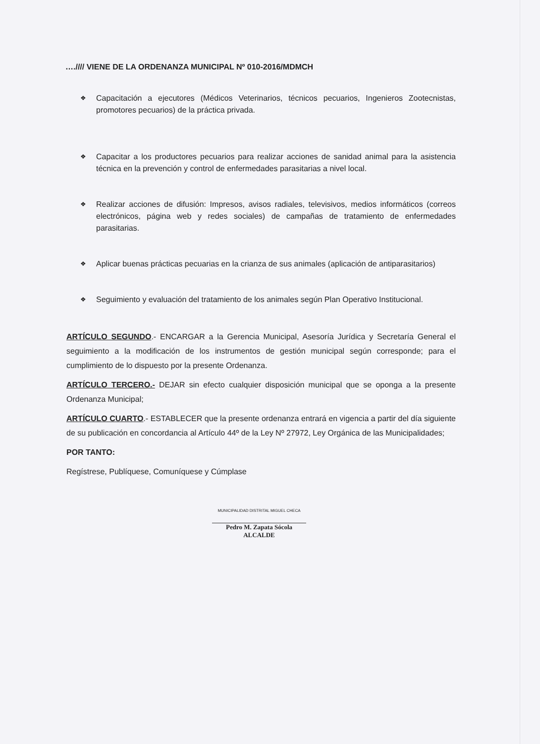….//// VIENE DE LA ORDENANZA MUNICIPAL Nº 010-2016/MDMCH
❖ Capacitación a ejecutores (Médicos Veterinarios, técnicos pecuarios, Ingenieros Zootecnistas, promotores pecuarios) de la práctica privada.
❖ Capacitar a los productores pecuarios para realizar acciones de sanidad animal para la asistencia técnica en la prevención y control de enfermedades parasitarias a nivel local.
❖ Realizar acciones de difusión: Impresos, avisos radiales, televisivos, medios informáticos (correos electrónicos, página web y redes sociales) de campañas de tratamiento de enfermedades parasitarias.
❖ Aplicar buenas prácticas pecuarias en la crianza de sus animales (aplicación de antiparasitarios)
❖ Seguimiento y evaluación del tratamiento de los animales según Plan Operativo Institucional.
ARTÍCULO SEGUNDO.- ENCARGAR a la Gerencia Municipal, Asesoría Jurídica y Secretaría General el seguimiento a la modificación de los instrumentos de gestión municipal según corresponde; para el cumplimiento de lo dispuesto por la presente Ordenanza.
ARTÍCULO TERCERO.- DEJAR sin efecto cualquier disposición municipal que se oponga a la presente Ordenanza Municipal;
ARTÍCULO CUARTO.- ESTABLECER que la presente ordenanza entrará en vigencia a partir del día siguiente de su publicación en concordancia al Artículo 44º de la Ley Nº 27972, Ley Orgánica de las Municipalidades;
POR TANTO:
Regístrese, Publíquese, Comuníquese y Cúmplase
MUNICIPALIDAD DISTRITAL MIGUEL CHECA
Pedro M. Zapata Sócola
ALCALDE